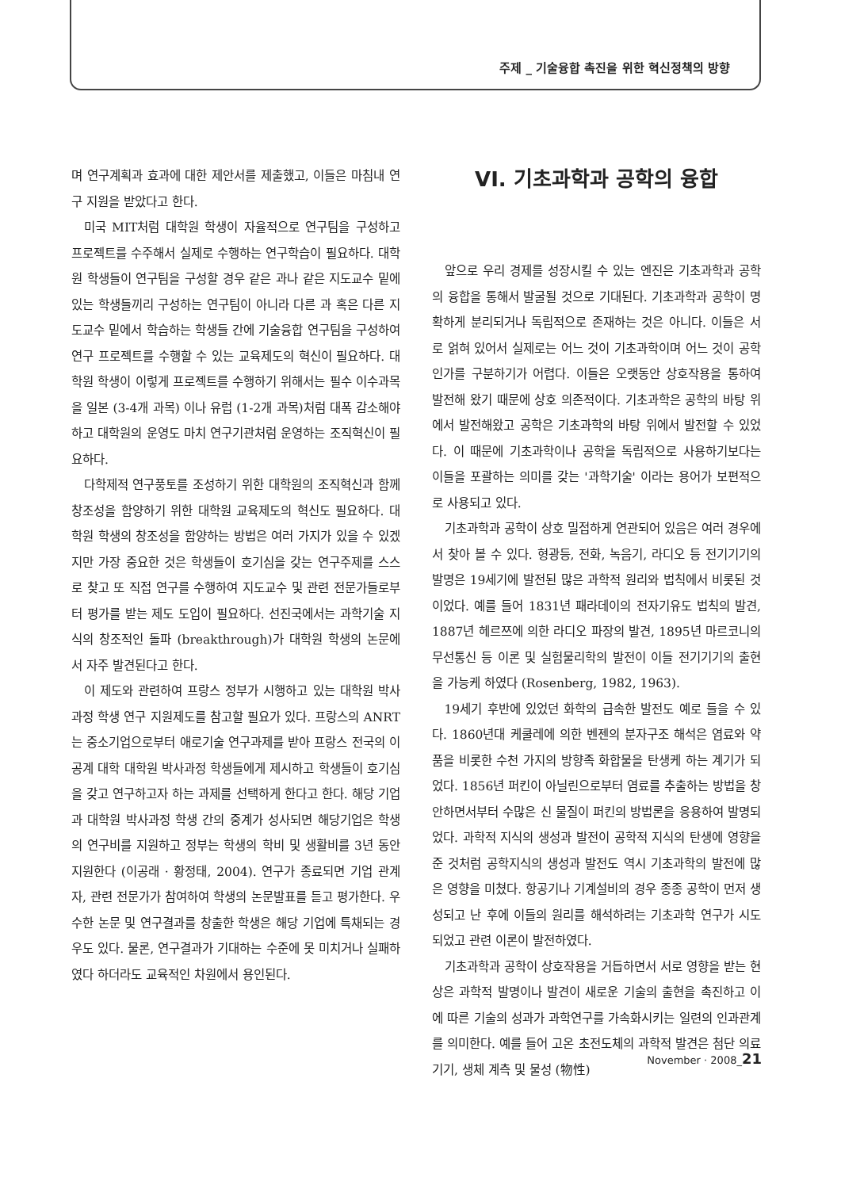주제 _ 기술융합 촉진을 위한 혁신정책의 방향
며 연구계획과 효과에 대한 제안서를 제출했고, 이들은 마침내 연구 지원을 받았다고 한다.
미국 MIT처럼 대학원 학생이 자율적으로 연구팀을 구성하고 프로젝트를 수주해서 실제로 수행하는 연구학습이 필요하다. 대학원 학생들이 연구팀을 구성할 경우 같은 과나 같은 지도교수 밑에 있는 학생들끼리 구성하는 연구팀이 아니라 다른 과 혹은 다른 지도교수 밑에서 학습하는 학생들 간에 기술융합 연구팀을 구성하여 연구 프로젝트를 수행할 수 있는 교육제도의 혁신이 필요하다. 대학원 학생이 이렇게 프로젝트를 수행하기 위해서는 필수 이수과목을 일본 (3-4개 과목) 이나 유럽 (1-2개 과목)처럼 대폭 감소해야 하고 대학원의 운영도 마치 연구기관처럼 운영하는 조직혁신이 필요하다.
다학제적 연구풍토를 조성하기 위한 대학원의 조직혁신과 함께 창조성을 함양하기 위한 대학원 교육제도의 혁신도 필요하다. 대학원 학생의 창조성을 함양하는 방법은 여러 가지가 있을 수 있겠지만 가장 중요한 것은 학생들이 호기심을 갖는 연구주제를 스스로 찾고 또 직접 연구를 수행하여 지도교수 및 관련 전문가들로부터 평가를 받는 제도 도입이 필요하다. 선진국에서는 과학기술 지식의 창조적인 돌파 (breakthrough)가 대학원 학생의 논문에서 자주 발견된다고 한다.
이 제도와 관련하여 프랑스 정부가 시행하고 있는 대학원 박사과정 학생 연구 지원제도를 참고할 필요가 있다. 프랑스의 ANRT는 중소기업으로부터 애로기술 연구과제를 받아 프랑스 전국의 이공계 대학 대학원 박사과정 학생들에게 제시하고 학생들이 호기심을 갖고 연구하고자 하는 과제를 선택하게 한다고 한다. 해당 기업과 대학원 박사과정 학생 간의 중계가 성사되면 해당기업은 학생의 연구비를 지원하고 정부는 학생의 학비 및 생활비를 3년 동안 지원한다 (이공래 · 황정태, 2004). 연구가 종료되면 기업 관계자, 관련 전문가가 참여하여 학생의 논문발표를 듣고 평가한다. 우수한 논문 및 연구결과를 창출한 학생은 해당 기업에 특채되는 경우도 있다. 물론, 연구결과가 기대하는 수준에 못 미치거나 실패하였다 하더라도 교육적인 차원에서 용인된다.
VI. 기초과학과 공학의 융합
앞으로 우리 경제를 성장시킬 수 있는 엔진은 기초과학과 공학의 융합을 통해서 발굴될 것으로 기대된다. 기초과학과 공학이 명확하게 분리되거나 독립적으로 존재하는 것은 아니다. 이들은 서로 얽혀 있어서 실제로는 어느 것이 기초과학이며 어느 것이 공학인가를 구분하기가 어렵다. 이들은 오랫동안 상호작용을 통하여 발전해 왔기 때문에 상호 의존적이다. 기초과학은 공학의 바탕 위에서 발전해왔고 공학은 기초과학의 바탕 위에서 발전할 수 있었다. 이 때문에 기초과학이나 공학을 독립적으로 사용하기보다는 이들을 포괄하는 의미를 갖는 '과학기술' 이라는 용어가 보편적으로 사용되고 있다.
기초과학과 공학이 상호 밀접하게 연관되어 있음은 여러 경우에서 찾아 볼 수 있다. 형광등, 전화, 녹음기, 라디오 등 전기기기의 발명은 19세기에 발전된 많은 과학적 원리와 법칙에서 비롯된 것이었다. 예를 들어 1831년 패라데이의 전자기유도 법칙의 발견, 1887년 헤르쯔에 의한 라디오 파장의 발견, 1895년 마르코니의 무선통신 등 이론 및 실험물리학의 발전이 이들 전기기기의 출현을 가능케 하였다 (Rosenberg, 1982, 1963).
19세기 후반에 있었던 화학의 급속한 발전도 예로 들을 수 있다. 1860년대 케쿨레에 의한 벤젠의 분자구조 해석은 염료와 약품을 비롯한 수천 가지의 방향족 화합물을 탄생케 하는 계기가 되었다. 1856년 퍼킨이 아닐린으로부터 염료를 추출하는 방법을 창안하면서부터 수많은 신 물질이 퍼킨의 방법론을 응용하여 발명되었다. 과학적 지식의 생성과 발전이 공학적 지식의 탄생에 영향을 준 것처럼 공학지식의 생성과 발전도 역시 기초과학의 발전에 많은 영향을 미쳤다. 항공기나 기계설비의 경우 종종 공학이 먼저 생성되고 난 후에 이들의 원리를 해석하려는 기초과학 연구가 시도되었고 관련 이론이 발전하였다.
기초과학과 공학이 상호작용을 거듭하면서 서로 영향을 받는 현상은 과학적 발명이나 발견이 새로운 기술의 출현을 촉진하고 이에 따른 기술의 성과가 과학연구를 가속화시키는 일련의 인과관계를 의미한다. 예를 들어 고온 초전도체의 과학적 발견은 첨단 의료기기, 생체 계측 및 물성 (物性)
November · 2008_21